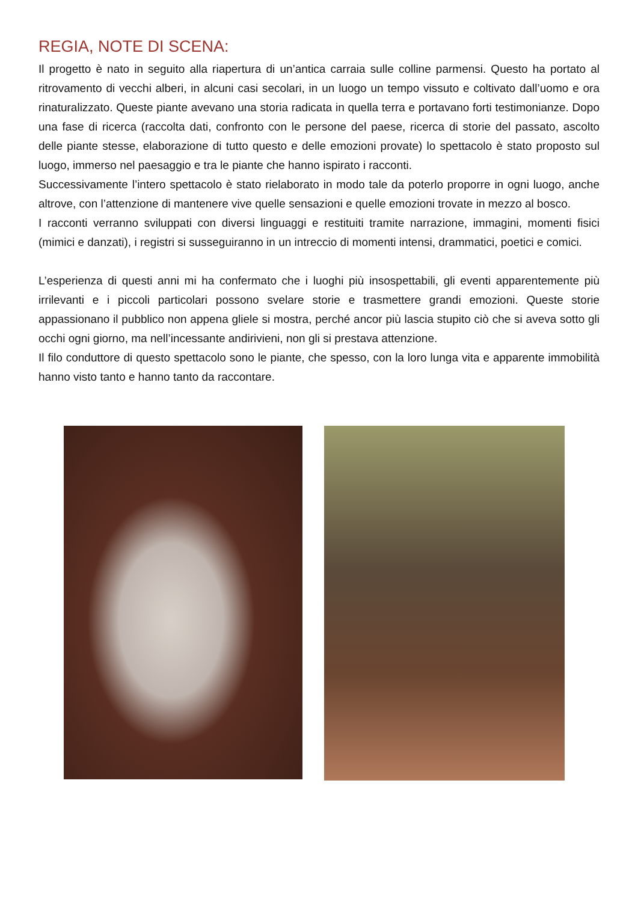REGIA, NOTE DI SCENA:
Il progetto è nato in seguito alla riapertura di un’antica carraia sulle colline parmensi. Questo ha portato al ritrovamento di vecchi alberi, in alcuni casi secolari, in un luogo un tempo vissuto e coltivato dall’uomo e ora rinaturalizzato. Queste piante avevano una storia radicata in quella terra e portavano forti testimonianze. Dopo una fase di ricerca (raccolta dati, confronto con le persone del paese, ricerca di storie del passato, ascolto delle piante stesse, elaborazione di tutto questo e delle emozioni provate) lo spettacolo è stato proposto sul luogo, immerso nel paesaggio e tra le piante che hanno ispirato i racconti.
Successivamente l’intero spettacolo è stato rielaborato in modo tale da poterlo proporre in ogni luogo, anche altrove, con l’attenzione di mantenere vive quelle sensazioni e quelle emozioni trovate in mezzo al bosco.
I racconti verranno sviluppati con diversi linguaggi e restituiti tramite narrazione, immagini, momenti fisici (mimici e danzati), i registri si susseguiranno in un intreccio di momenti intensi, drammatici, poetici e comici.
L’esperienza di questi anni mi ha confermato che i luoghi più insospettabili, gli eventi apparentemente più irrilevanti e i piccoli particolari possono svelare storie e trasmettere grandi emozioni. Queste storie appassionano il pubblico non appena gliele si mostra, perché ancor più lascia stupito ciò che si aveva sotto gli occhi ogni giorno, ma nell’incessante andirivieni, non gli si prestava attenzione.
Il filo conduttore di questo spettacolo sono le piante, che spesso, con la loro lunga vita e apparente immobilità hanno visto tanto e hanno tanto da raccontare.